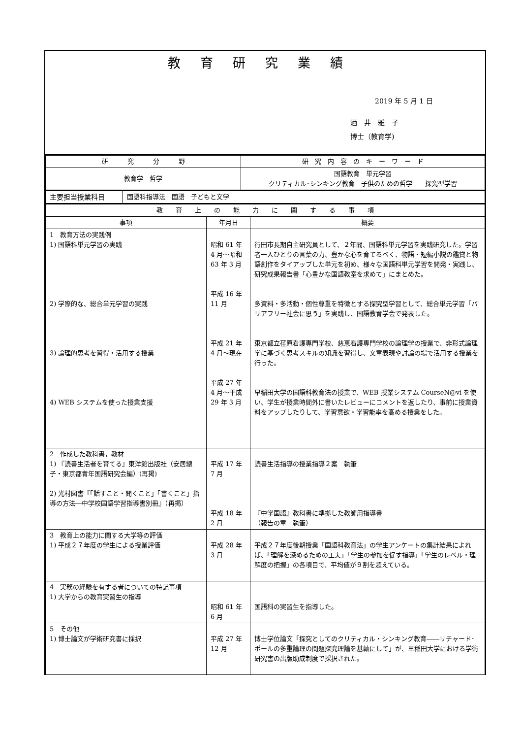教育研究業績
2019 年 5 月 1 日
酒　井　雅　子
博士（教育学)
| 研 究 分 野 | 研 究 内 容 の キ ー ワ ー ド |
| --- | --- |
| 教育学 哲学 | 国語教育 単元学習 クリティカル･シンキング教育 子供のための哲学 探究型学習 |
| 主要担当授業科目 | 国語科指導法 国語 子どもと文学 |
| 教 育 上 の 能 力 に 関 す る 事 項 | | |
| --- | --- | --- |
| 事項 | 年月日 | 概要 |
| 1 教育方法の実践例 1) 国語科単元学習の実践 2) 学際的な、総合単元学習の実践 3) 論理的思考を習得・活用する授業 4) WEB システムを使った授業支援 | 昭和 61 年 4 月～昭和 63 年 3 月 平成 16 年 11 月 平成 21 年 4 月～現在 平成 27 年 4 月～平成 29 年 3 月 | 行田市長期自主研究員として、２年間、国語科単元学習を実践研究した。学習者一人ひとりの言葉の力、豊かな心を育てるべく、物語・短編小説の鑑賞と物語創作をタイアップした単元を初め、様々な国語科単元学習を開発・実践し、研究成果報告書「心豊かな国語教室を求めて」にまとめた。 多資料・多活動・個性尊重を特徴とする探究型学習として、総合単元学習「バリアフリー社会に思う」を実践し、国語教育学会で発表した。 東京都立荏原看護専門学校、慈恵看護専門学校の論理学の授業で、非形式論理学に基づく思考スキルの知識を習得し、文章表現や討論の場で活用する授業を行った。 早稲田大学の国語科教育法の授業で、WEB 授業システム CourseN@vi を使い、学生が授業時間外に書いたレビューにコメントを返したり、事前に授業資料をアップしたりして、学習意欲・学習能率を高める授業をした。 |
| 2 作成した教科書，教材 1) 『読書生活者を育てる』東洋館出版社（安居總子・東京都青年国語研究会編）(再掲) 2) 光村図書『「話すこと・聞くこと」「書くこと」指導の方法―中学校国語学習指導書別冊』（再掲） | 平成 17 年 7 月 平成 18 年 2 月 | 読書生活指導の授業指導２案 執筆 『中学国語』教科書に準拠した教師用指導書 （報告の章 執筆） |
| 3 教育上の能力に関する大学等の評価 1) 平成２７年度の学生による授業評価 | 平成 28 年 3 月 | 平成２７年度後期授業「国語科教育法」の学生アンケートの集計結果によれば、「理解を深めるための工夫」「学生の参加を促す指導」「学生のレベル・理解度の把握」の各項目で、平均値が９割を超えている。 |
| 4 実務の経験を有する者についての特記事項 1) 大学からの教育実習生の指導 | 昭和 61 年 6 月 | 国語科の実習生を指導した。 |
| 5 その他 1) 博士論文が学術研究書に採択 | 平成 27 年 12 月 | 博士学位論文「探究としてのクリティカル・シンキング教育――リチャード･ポールの多重論理の問題探究理論を基軸にして」が、早稲田大学における学術研究書の出版助成制度で採択された。 |